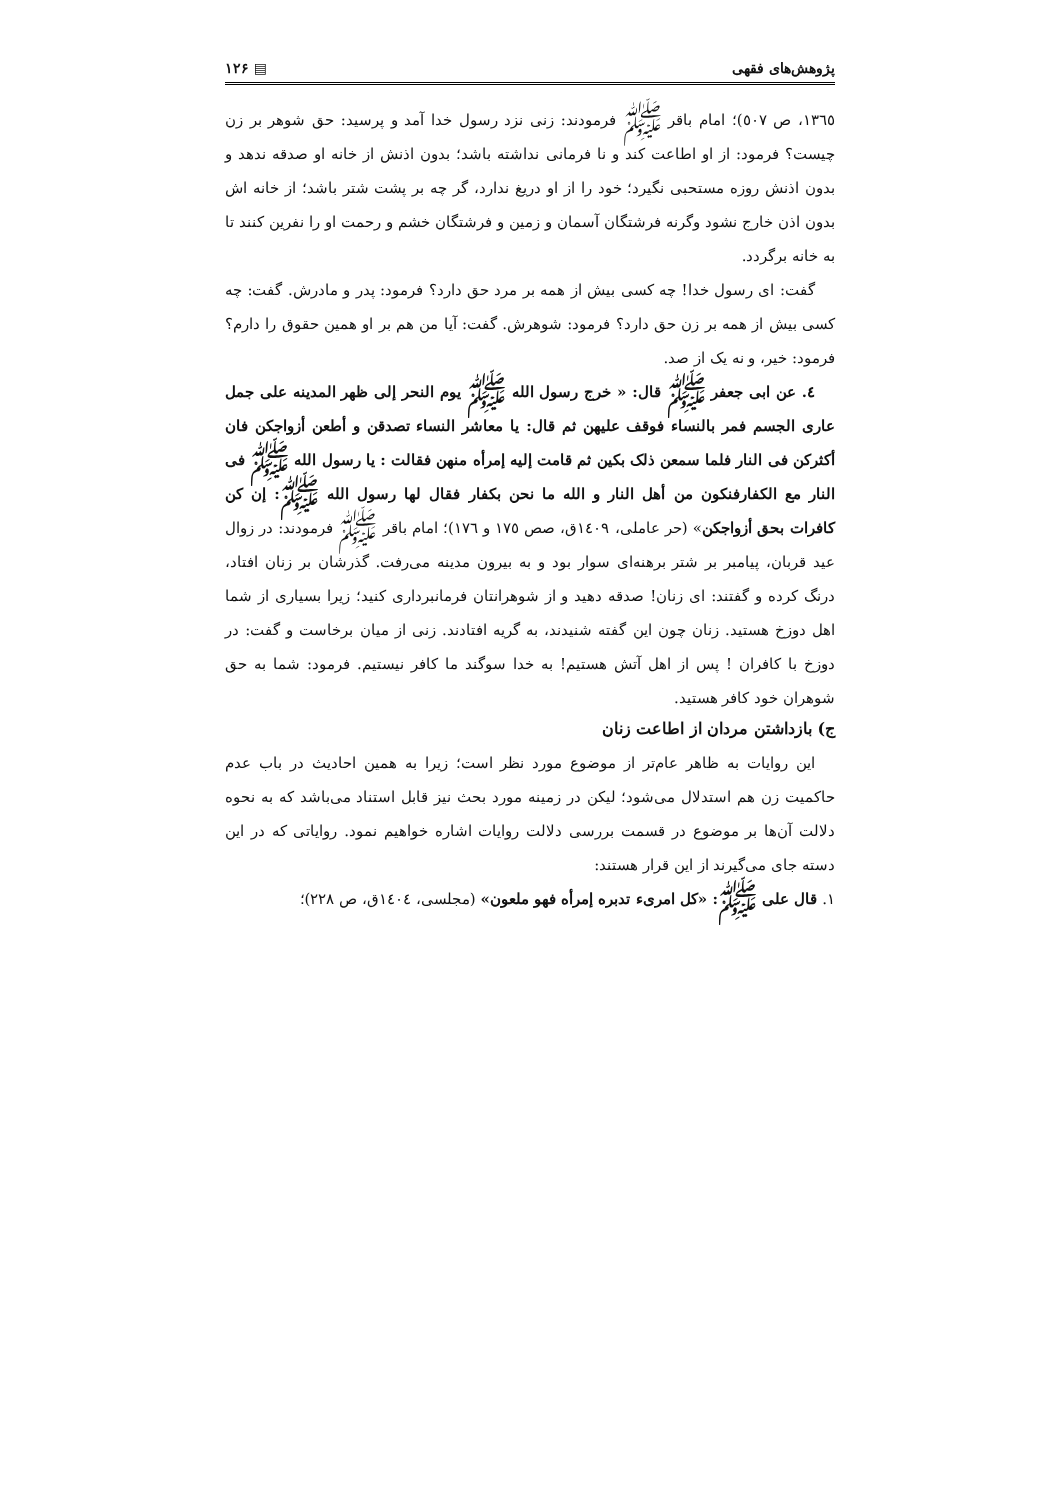پژوهش‌های فقهی ▤ ۱۲۶
۱۳٦٥، ص ٥٠٧)؛ امام باقر ﷺ فرمودند: زنی نزد رسول خدا آمد و پرسید: حق شوهر بر زن چیست؟ فرمود: از او اطاعت کند و نا فرمانی نداشته باشد؛ بدون اذنش از خانه او صدقه ندهد و بدون اذنش روزه مستحبی نگیرد؛ خود را از او دریغ ندارد، گر چه بر پشت شتر باشد؛ از خانه اش بدون اذن خارج نشود وگرنه فرشتگان آسمان و زمین و فرشتگان خشم و رحمت او را نفرین کنند تا به خانه برگردد.
گفت: ای رسول خدا! چه کسی بیش از همه بر مرد حق دارد؟ فرمود: پدر و مادرش. گفت: چه کسی بیش از همه بر زن حق دارد؟ فرمود: شوهرش. گفت: آیا من هم بر او همین حقوق را دارم؟ فرمود: خیر، و نه یک از صد.
٤. عن ابی جعفر ﷺ قال: « خرج رسول الله ﷺ یوم النحر إلی ظهر المدینه علی جمل عاری الجسم فمر بالنساء فوقف علیهن ثم قال: یا معاشر النساء تصدقن و أطعن أزواجکن فان أکثرکن فی النار فلما سمعن ذلک بکین ثم قامت إلیه إمرأه منهن فقالت : یا رسول الله ﷺ فی النار مع الکفارفنکون من أهل النار و الله ما نحن بکفار فقال لها رسول الله ﷺ: إن کن کافرات بحق أزواجکن» (حر عاملی، ۱٤۰۹ق، صص ۱۷٥ و ۱۷٦)؛ امام باقر ﷺ فرمودند: در زوال عید قربان، پیامبر بر شتر برهنه‌ای سوار بود و به بیرون مدینه می‌رفت. گذرشان بر زنان افتاد، درنگ کرده و گفتند: ای زنان! صدقه دهید و از شوهرانتان فرمانبرداری کنید؛ زیرا بسیاری از شما اهل دوزخ هستید. زنان چون این گفته شنیدند، به گریه افتادند. زنی از میان برخاست و گفت: در دوزخ با کافران ! پس از اهل آتش هستیم! به خدا سوگند ما کافر نیستیم. فرمود: شما به حق شوهران خود کافر هستید.
ج) بازداشتن مردان از اطاعت زنان
این روایات به ظاهر عام‌تر از موضوع مورد نظر است؛ زیرا به همین احادیث در باب عدم حاکمیت زن هم استدلال می‌شود؛ لیکن در زمینه مورد بحث نیز قابل استناد می‌باشد که به نحوه دلالت آن‌ها بر موضوع در قسمت بررسی دلالت روایات اشاره خواهیم نمود. روایاتی که در این دسته جای می‌گیرند از این قرار هستند:
۱. قال علی ﷺ: «کل امریء تدبره إمرأه فهو ملعون» (مجلسی، ۱٤۰٤ق، ص ۲۲۸)؛